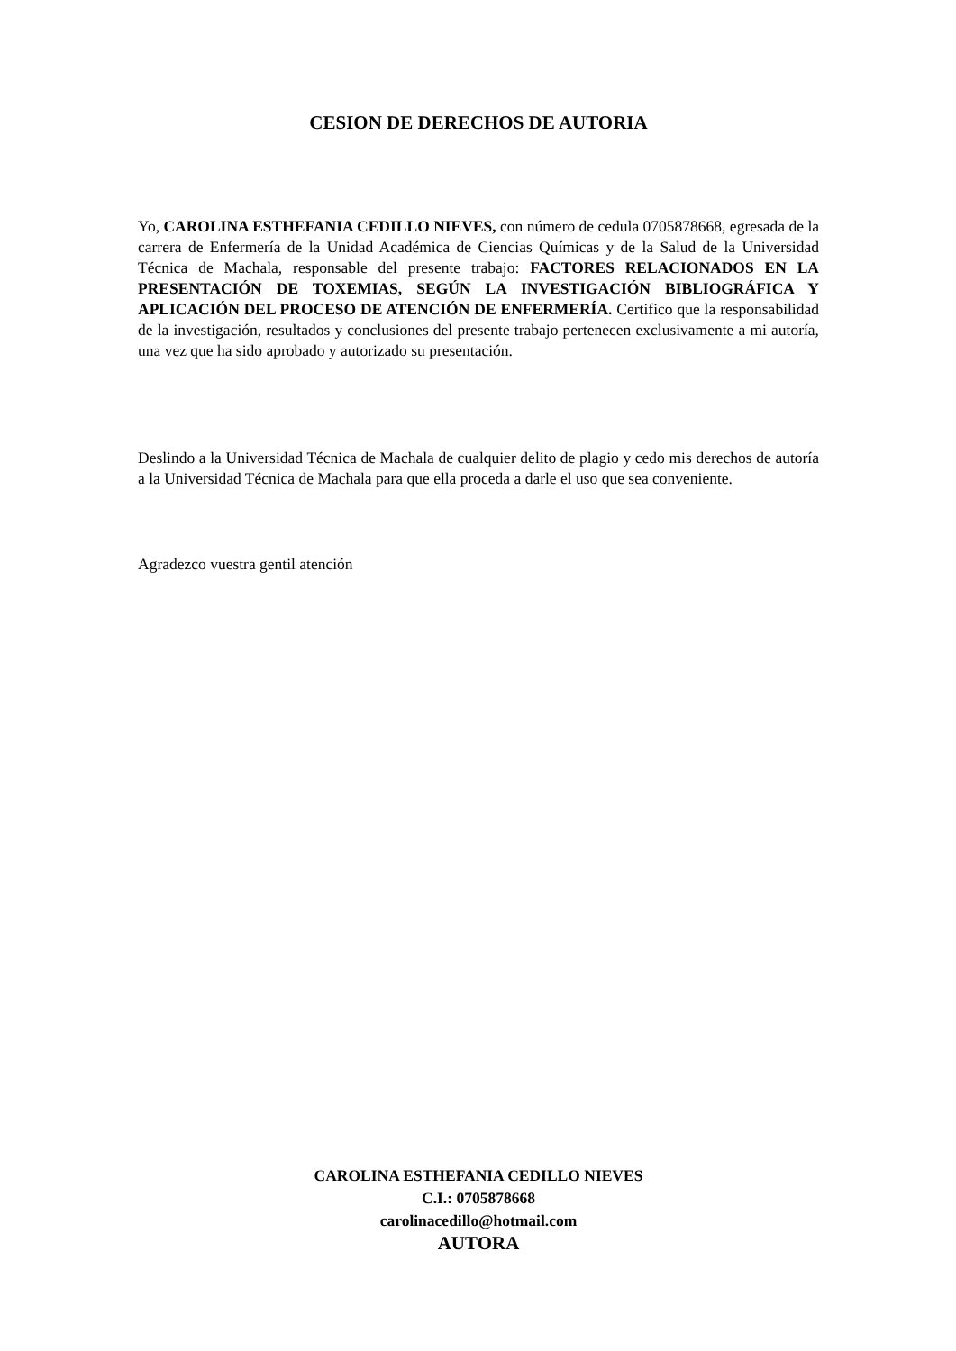CESION DE DERECHOS DE AUTORIA
Yo, CAROLINA ESTHEFANIA CEDILLO NIEVES, con número de cedula 0705878668, egresada de la carrera de Enfermería de la Unidad Académica de Ciencias Químicas y de la Salud de la Universidad Técnica de Machala, responsable del presente trabajo: FACTORES RELACIONADOS EN LA PRESENTACIÓN DE TOXEMIAS, SEGÚN LA INVESTIGACIÓN BIBLIOGRÁFICA Y APLICACIÓN DEL PROCESO DE ATENCIÓN DE ENFERMERÍA. Certifico que la responsabilidad de la investigación, resultados y conclusiones del presente trabajo pertenecen exclusivamente a mi autoría, una vez que ha sido aprobado y autorizado su presentación.
Deslindo a la Universidad Técnica de Machala de cualquier delito de plagio y cedo mis derechos de autoría a la Universidad Técnica de Machala para que ella proceda a darle el uso que sea conveniente.
Agradezco vuestra gentil atención
CAROLINA ESTHEFANIA CEDILLO NIEVES
C.I.: 0705878668
carolinacedillo@hotmail.com
AUTORA